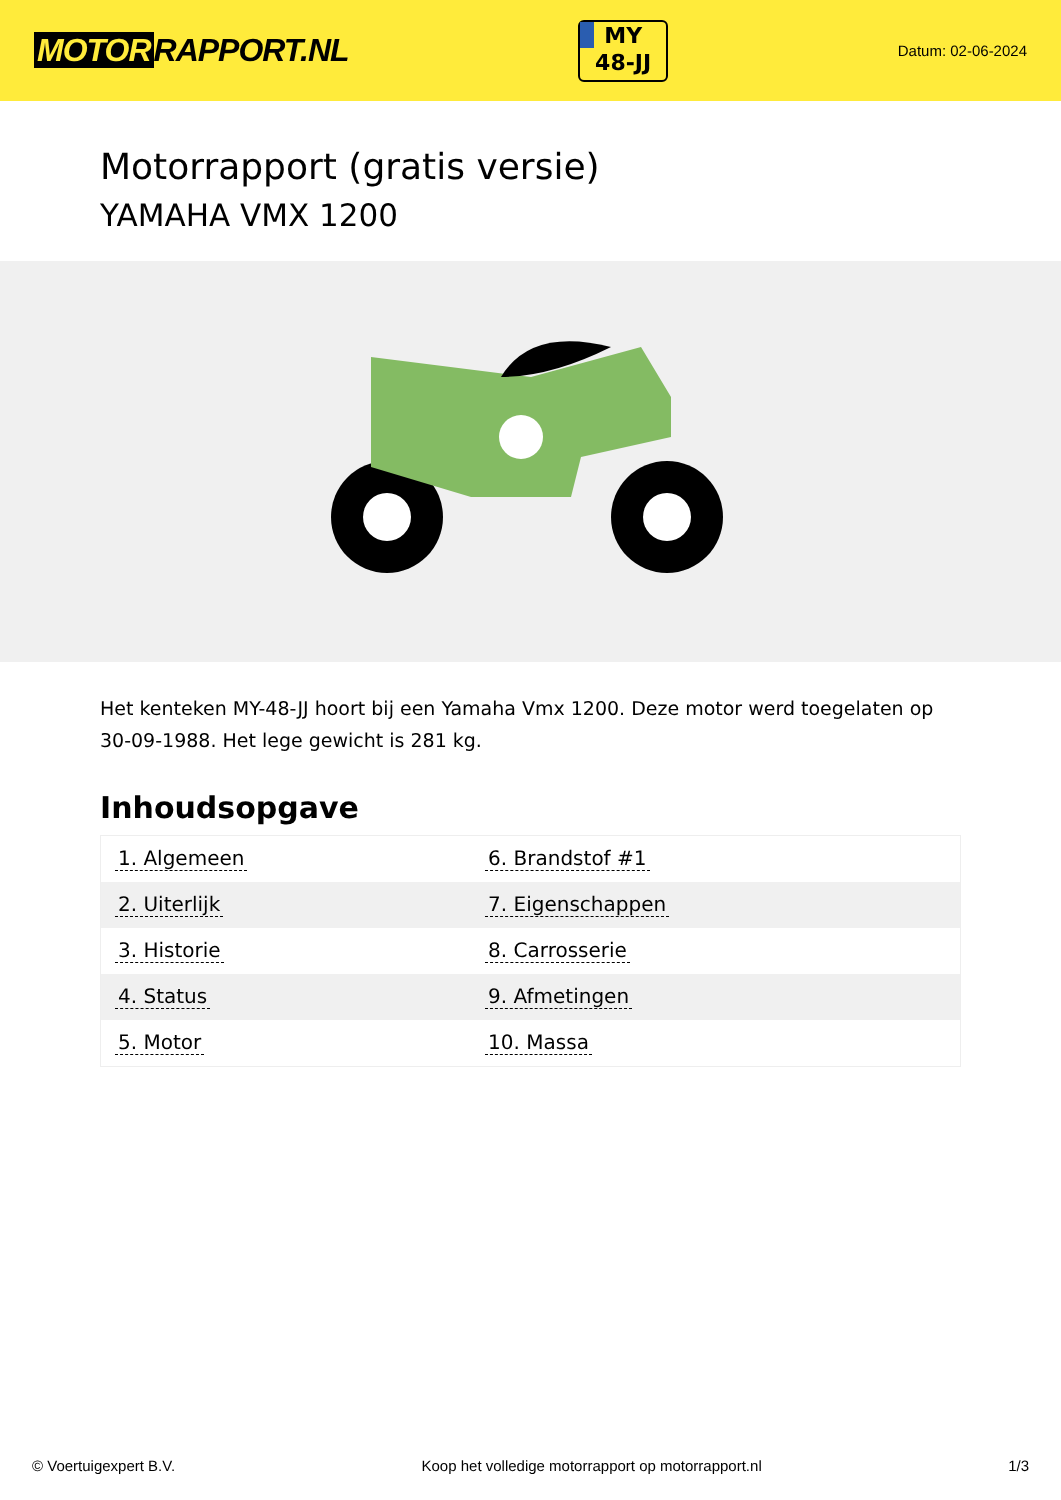MOTOR RAPPORT.NL
MY
48-JJ
Datum: 02-06-2024
Motorrapport (gratis versie)
YAMAHA VMX 1200
Het kenteken MY-48-JJ hoort bij een Yamaha Vmx 1200. Deze motor werd toegelaten op 30-09-1988. Het lege gewicht is 281 kg.
Inhoudsopgave
| 1. Algemeen | 6. Brandstof #1 |
| 2. Uiterlijk | 7. Eigenschappen |
| 3. Historie | 8. Carrosserie |
| 4. Status | 9. Afmetingen |
| 5. Motor | 10. Massa |
© Voertuigexpert B.V. Koop het volledige motorrapport op motorrapport.nl
1/3